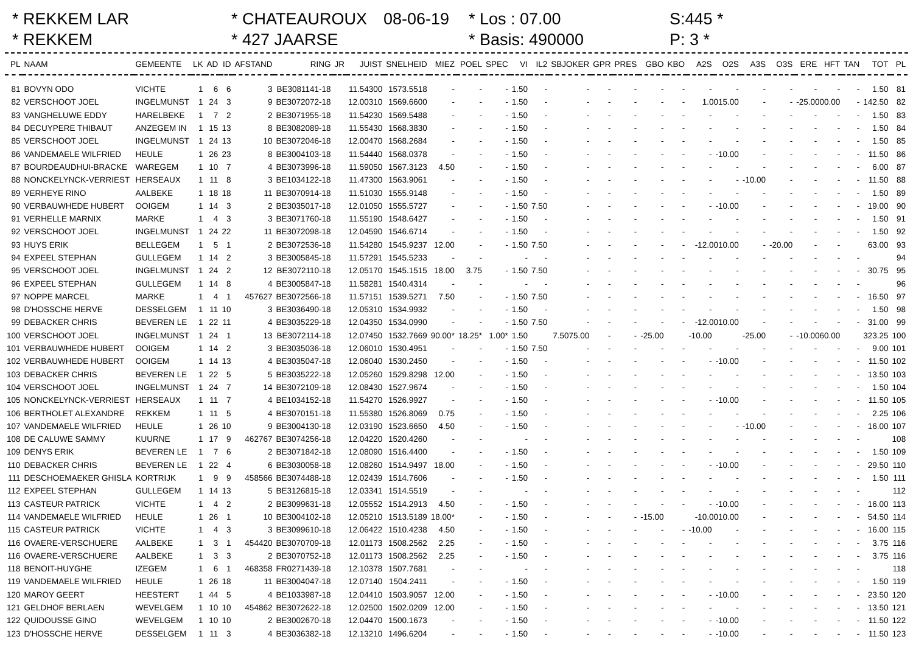* REKKEM LAR
* CHATEAUROUX
08-06-19
* Los : 07.00
S:445 *
* REKKEM
* 427 JAARSE
* Basis: 490000
P: 3 *
| PL | NAAM | GEMEENTE | LK | AD | ID | AFSTAND | RING | JR | JUIST | SNELHEID | MIEZ | POEL | SPEC | VI | IL2 | SBJOKER | GPR | PRES | GBO | KBO | A2S | O2S | A3S | O3S | ERE | HFT | TAN | TOT | PL |
| --- | --- | --- | --- | --- | --- | --- | --- | --- | --- | --- | --- | --- | --- | --- | --- | --- | --- | --- | --- | --- | --- | --- | --- | --- | --- | --- | --- | --- | --- |
| 81 | BOVYN ODO | VICHTE | 1 | 6 | 6 | 3 | BE3081141-18 | | 11.54300 | 1573.5518 | - | - | - | 1.50 | - | - | - | - | - | - | - | - | - | - | - | - | - | 1.50 | 81 |
| 82 | VERSCHOOT JOEL | INGELMUNST | 1 | 24 | 3 | 9 | BE3072072-18 | | 12.00310 | 1569.6600 | - | - | - | 1.50 | - | - | - | - | - | - | 1.0015.00 | | - | - | -25.0000.00 | | - | 142.50 | 82 |
| 83 | VANGHELUWE EDDY | HARELBEKE | 1 | 7 | 2 | 2 | BE3071955-18 | | 11.54230 | 1569.5488 | - | - | - | 1.50 | - | - | - | - | - | - | - | - | - | - | - | - | - | 1.50 | 83 |
| 84 | DECUYPERE THIBAUT | ANZEGEM IN | 1 | 15 | 13 | 8 | BE3082089-18 | | 11.55430 | 1568.3830 | - | - | - | 1.50 | - | - | - | - | - | - | - | - | - | - | - | - | - | 1.50 | 84 |
| 85 | VERSCHOOT JOEL | INGELMUNST | 1 | 24 | 13 | 10 | BE3072046-18 | | 12.00470 | 1568.2684 | - | - | - | 1.50 | - | - | - | - | - | - | - | - | - | - | - | - | - | 1.50 | 85 |
| 86 | VANDEMAELE WILFRIED | HEULE | 1 | 26 | 23 | 8 | BE3004103-18 | | 11.54440 | 1568.0378 | - | - | - | 1.50 | - | - | - | - | - | - | - | -10.00 | - | - | - | - | - | 11.50 | 86 |
| 87 | BOURDEAUDHUI-BRACKE | WAREGEM | 1 | 10 | 7 | 4 | BE3073996-18 | | 11.59050 | 1567.3123 | 4.50 | - | - | 1.50 | - | - | - | - | - | - | - | - | - | - | - | - | - | 6.00 | 87 |
| 88 | NONCKELYNCK-VERRIEST | HERSEAUX | 1 | 11 | 8 | 3 | BE1034122-18 | | 11.47300 | 1563.9061 | - | - | - | 1.50 | - | - | - | - | - | - | - | - | -10.00 | - | - | - | - | 11.50 | 88 |
| 89 | VERHEYE RINO | AALBEKE | 1 | 18 | 18 | 11 | BE3070914-18 | | 11.51030 | 1555.9148 | - | - | - | 1.50 | - | - | - | - | - | - | - | - | - | - | - | - | - | 1.50 | 89 |
| 90 | VERBAUWHEDE HUBERT | OOIGEM | 1 | 14 | 3 | 2 | BE3035017-18 | | 12.01050 | 1555.5727 | - | - | - | 1.50 | 7.50 | - | - | - | - | - | - | -10.00 | - | - | - | - | - | 19.00 | 90 |
| 91 | VERHELLE MARNIX | MARKE | 1 | 4 | 3 | 3 | BE3071760-18 | | 11.55190 | 1548.6427 | - | - | - | 1.50 | - | - | - | - | - | - | - | - | - | - | - | - | - | 1.50 | 91 |
| 92 | VERSCHOOT JOEL | INGELMUNST | 1 | 24 | 22 | 11 | BE3072098-18 | | 12.04590 | 1546.6714 | - | - | - | 1.50 | - | - | - | - | - | - | - | - | - | - | - | - | - | 1.50 | 92 |
| 93 | HUYS ERIK | BELLEGEM | 1 | 5 | 1 | 2 | BE3072536-18 | | 11.54280 | 1545.9237 | 12.00 | - | - | 1.50 | 7.50 | - | - | - | - | - | -12.0010.00 | | - | -20.00 | - | - | | 63.00 | 93 |
| 94 | EXPEEL STEPHAN | GULLEGEM | 1 | 14 | 2 | 3 | BE3005845-18 | | 11.57291 | 1545.5233 | - | - | | - | - | - | - | - | - | - | - | - | - | - | - | - | - | | 94 |
| 95 | VERSCHOOT JOEL | INGELMUNST | 1 | 24 | 2 | 12 | BE3072110-18 | | 12.05170 | 1545.1515 | 18.00 | 3.75 | - | 1.50 | 7.50 | - | - | - | - | - | - | - | - | - | - | - | - | 30.75 | 95 |
| 96 | EXPEEL STEPHAN | GULLEGEM | 1 | 14 | 8 | 4 | BE3005847-18 | | 11.58281 | 1540.4314 | - | - | | - | - | - | - | - | - | - | - | - | - | - | - | - | - | | 96 |
| 97 | NOPPE MARCEL | MARKE | 1 | 4 | 1 | 457627 | BE3072566-18 | | 11.57151 | 1539.5271 | 7.50 | - | - | 1.50 | 7.50 | - | - | - | - | - | - | - | - | - | - | - | - | 16.50 | 97 |
| 98 | D'HOSSCHE HERVE | DESSELGEM | 1 | 11 | 10 | 3 | BE3036490-18 | | 12.05310 | 1534.9932 | - | - | - | 1.50 | - | - | - | - | - | - | - | - | - | - | - | - | - | 1.50 | 98 |
| 99 | DEBACKER CHRIS | BEVEREN LE | 1 | 22 | 11 | 4 | BE3035229-18 | | 12.04350 | 1534.0990 | - | - | - | 1.50 | 7.50 | - | - | - | - | - | -12.0010.00 | | - | - | - | - | - | 31.00 | 99 |
| 100 | VERSCHOOT JOEL | INGELMUNST | 1 | 24 | 1 | 13 | BE3072114-18 | | 12.07450 | 1532.7669 | 90.00* | 18.25* | 1.00* | 1.50 | 7.5075.00 | | - | - | -25.00 | | -10.00 | | -25.00 | - | -10.0060.00 | | | 323.25 | 100 |
| 101 | VERBAUWHEDE HUBERT | OOIGEM | 1 | 14 | 2 | 3 | BE3035036-18 | | 12.06010 | 1530.4951 | - | - | - | 1.50 | 7.50 | - | - | - | - | - | - | - | - | - | - | - | - | 9.00 | 101 |
| 102 | VERBAUWHEDE HUBERT | OOIGEM | 1 | 14 | 13 | 4 | BE3035047-18 | | 12.06040 | 1530.2450 | - | - | - | 1.50 | - | - | - | - | - | - | - | -10.00 | - | - | - | - | - | 11.50 | 102 |
| 103 | DEBACKER CHRIS | BEVEREN LE | 1 | 22 | 5 | 5 | BE3035222-18 | | 12.05260 | 1529.8298 | 12.00 | - | - | 1.50 | - | - | - | - | - | - | - | - | - | - | - | - | - | 13.50 | 103 |
| 104 | VERSCHOOT JOEL | INGELMUNST | 1 | 24 | 7 | 14 | BE3072109-18 | | 12.08430 | 1527.9674 | - | - | - | 1.50 | - | - | - | - | - | - | - | - | - | - | - | - | - | 1.50 | 104 |
| 105 | NONCKELYNCK-VERRIEST | HERSEAUX | 1 | 11 | 7 | 4 | BE1034152-18 | | 11.54270 | 1526.9927 | - | - | - | 1.50 | - | - | - | - | - | - | - | -10.00 | - | - | - | - | - | 11.50 | 105 |
| 106 | BERTHOLET ALEXANDRE | REKKEM | 1 | 11 | 5 | 4 | BE3070151-18 | | 11.55380 | 1526.8069 | 0.75 | - | - | 1.50 | - | - | - | - | - | - | - | - | - | - | - | - | - | 2.25 | 106 |
| 107 | VANDEMAELE WILFRIED | HEULE | 1 | 26 | 10 | 9 | BE3004130-18 | | 12.03190 | 1523.6650 | 4.50 | - | - | 1.50 | - | - | - | - | - | - | - | - | -10.00 | - | - | - | - | 16.00 | 107 |
| 108 | DE CALUWE SAMMY | KUURNE | 1 | 17 | 9 | 462767 | BE3074256-18 | | 12.04220 | 1520.4260 | - | - | | - | - | - | - | - | - | - | - | - | - | - | - | - | - | | 108 |
| 109 | DENYS ERIK | BEVEREN LE | 1 | 7 | 6 | 2 | BE3071842-18 | | 12.08090 | 1516.4400 | - | - | - | 1.50 | - | - | - | - | - | - | - | - | - | - | - | - | - | 1.50 | 109 |
| 110 | DEBACKER CHRIS | BEVEREN LE | 1 | 22 | 4 | 6 | BE3030058-18 | | 12.08260 | 1514.9497 | 18.00 | - | - | 1.50 | - | - | - | - | - | - | - | -10.00 | - | - | - | - | - | 29.50 | 110 |
| 111 | DESCHOEMAEKER GHISLA | KORTRIJK | 1 | 9 | 9 | 458566 | BE3074488-18 | | 12.02439 | 1514.7606 | - | - | - | 1.50 | - | - | - | - | - | - | - | - | - | - | - | - | - | 1.50 | 111 |
| 112 | EXPEEL STEPHAN | GULLEGEM | 1 | 14 | 13 | 5 | BE3126815-18 | | 12.03341 | 1514.5519 | - | - | | - | - | - | - | - | - | - | - | - | - | - | - | - | - | | 112 |
| 113 | CASTEUR PATRICK | VICHTE | 1 | 4 | 2 | 2 | BE3099631-18 | | 12.05552 | 1514.2913 | 4.50 | - | - | 1.50 | - | - | - | - | - | - | - | -10.00 | - | - | - | - | - | 16.00 | 113 |
| 114 | VANDEMAELE WILFRIED | HEULE | 1 | 26 | 1 | 10 | BE3004102-18 | | 12.05210 | 1513.5189 | 18.00* | - | - | 1.50 | - | - | - | - | -15.00 | | -10.0010.00 | | - | - | - | - | - | 54.50 | 114 |
| 115 | CASTEUR PATRICK | VICHTE | 1 | 4 | 3 | 3 | BE3099610-18 | | 12.06422 | 1510.4238 | 4.50 | - | - | 1.50 | - | - | - | - | - | - | -10.00 | - | - | - | - | - | - | 16.00 | 115 |
| 116 | OVAERE-VERSCHUERE | AALBEKE | 1 | 3 | 1 | 454420 | BE3070709-18 | | 12.01173 | 1508.2562 | 2.25 | - | - | 1.50 | - | - | - | - | - | - | - | - | - | - | - | - | - | 3.75 | 116 |
| 116 | OVAERE-VERSCHUERE | AALBEKE | 1 | 3 | 3 | 2 | BE3070752-18 | | 12.01173 | 1508.2562 | 2.25 | - | - | 1.50 | - | - | - | - | - | - | - | - | - | - | - | - | - | 3.75 | 116 |
| 118 | BENOIT-HUYGHE | IZEGEM | 1 | 6 | 1 | 468358 | FR0271439-18 | | 12.10378 | 1507.7681 | - | - | | - | - | - | - | - | - | - | - | - | - | - | - | - | - | | 118 |
| 119 | VANDEMAELE WILFRIED | HEULE | 1 | 26 | 18 | 11 | BE3004047-18 | | 12.07140 | 1504.2411 | - | - | - | 1.50 | - | - | - | - | - | - | - | - | - | - | - | - | - | 1.50 | 119 |
| 120 | MAROY GEERT | HEESTERT | 1 | 44 | 5 | 4 | BE1033987-18 | | 12.04410 | 1503.9057 | 12.00 | - | - | 1.50 | - | - | - | - | - | - | - | -10.00 | - | - | - | - | - | 23.50 | 120 |
| 121 | GELDHOF BERLAEN | WEVELGEM | 1 | 10 | 10 | 454862 | BE3072622-18 | | 12.02500 | 1502.0209 | 12.00 | - | - | 1.50 | - | - | - | - | - | - | - | - | - | - | - | - | - | 13.50 | 121 |
| 122 | QUIDOUSSE GINO | WEVELGEM | 1 | 10 | 10 | 2 | BE3002670-18 | | 12.04470 | 1500.1673 | - | - | - | 1.50 | - | - | - | - | - | - | - | -10.00 | - | - | - | - | - | 11.50 | 122 |
| 123 | D'HOSSCHE HERVE | DESSELGEM | 1 | 11 | 3 | 4 | BE3036382-18 | | 12.13210 | 1496.6204 | - | - | - | 1.50 | - | - | - | - | - | - | - | -10.00 | - | - | - | - | - | 11.50 | 123 |